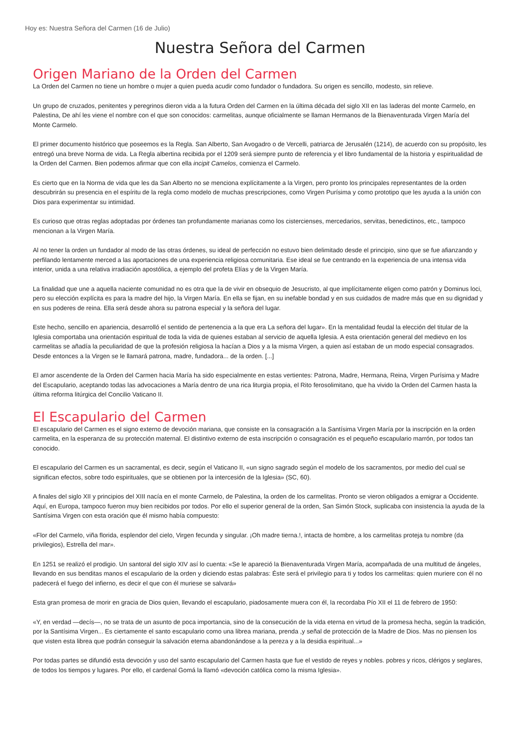Hoy es: Nuestra Señora del Carmen (16 de Julio)
Nuestra Señora del Carmen
Origen Mariano de la Orden del Carmen
La Orden del Carmen no tiene un hombre o mujer a quien pueda acudir como fundador o fundadora. Su origen es sencillo, modesto, sin relieve.
Un grupo de cruzados, penitentes y peregrinos dieron vida a la futura Orden del Carmen en la última década del siglo XII en las laderas del monte Carmelo, en Palestina, De ahí les viene el nombre con el que son conocidos: carmelitas, aunque oficialmente se llaman Hermanos de la Bienaventurada Virgen María del Monte Carmelo.
El primer documento histórico que poseemos es la Regla. San Alberto, San Avogadro o de Vercelli, patriarca de Jerusalén (1214), de acuerdo con su propósito, les entregó una breve Norma de vida. La Regla albertina recibida por el 1209 será siempre punto de referencia y el libro fundamental de la historia y espiritualidad de la Orden del Carmen. Bien podemos afirmar que con ella incipit Camelos, comienza el Carmelo.
Es cierto que en la Norma de vida que les da San Alberto no se menciona explícitamente a la Virgen, pero pronto los principales representantes de la orden descubrirán su presencia en el espíritu de la regla como modelo de muchas prescripciones, como Virgen Purísima y como prototipo que les ayuda a la unión con Dios para experimentar su intimidad.
Es curioso que otras reglas adoptadas por órdenes tan profundamente marianas como los cistercienses, mercedarios, servitas, benedictinos, etc., tampoco mencionan a la Virgen María.
Al no tener la orden un fundador al modo de las otras órdenes, su ideal de perfección no estuvo bien delimitado desde el principio, sino que se fue afianzando y perfilando lentamente merced a las aportaciones de una experiencia religiosa comunitaria. Ese ideal se fue centrando en la experiencia de una intensa vida interior, unida a una relativa irradiación apostólica, a ejemplo del profeta Elías y de la Virgen María.
La finalidad que une a aquella naciente comunidad no es otra que la de vivir en obsequio de Jesucristo, al que implícitamente eligen como patrón y Dominus loci, pero su elección explícita es para la madre del hijo, la Virgen María. En ella se fijan, en su inefable bondad y en sus cuidados de madre más que en su dignidad y en sus poderes de reina. Ella será desde ahora su patrona especial y la señora del lugar.
Este hecho, sencillo en apariencia, desarrolló el sentido de pertenencia a la que era La señora del lugar». En la mentalidad feudal la elección del titular de la Iglesia comportaba una orientación espiritual de toda la vida de quienes estaban al servicio de aquella Iglesia. A esta orientación general del medievo en los carmelitas se añadía la peculiaridad de que la profesión religiosa la hacían a Dios y a la misma Virgen, a quien así estaban de un modo especial consagrados. Desde entonces a la Virgen se le llamará patrona, madre, fundadora... de la orden. [...]
El amor ascendente de la Orden del Carmen hacia María ha sido especialmente en estas vertientes: Patrona, Madre, Hermana, Reina, Virgen Purísima y Madre del Escapulario, aceptando todas las advocaciones a María dentro de una rica liturgia propia, el Rito ferosolimitano, que ha vivido la Orden del Carmen hasta la última reforma litúrgica del Concilio Vaticano II.
El Escapulario del Carmen
El escapulario del Carmen es el signo externo de devoción mariana, que consiste en la consagración a la Santísima Virgen María por la inscripción en la orden carmelita, en la esperanza de su protección maternal. El distintivo externo de esta inscripción o consagración es el pequeño escapulario marrón, por todos tan conocido.
El escapulario del Carmen es un sacramental, es decir, según el Vaticano II, «un signo sagrado según el modelo de los sacramentos, por medio del cual se significan efectos, sobre todo espirituales, que se obtienen por la intercesión de la Iglesia» (SC, 60).
A finales del siglo XII y principios del XIII nacía en el monte Carmelo, de Palestina, la orden de los carmelitas. Pronto se vieron obligados a emigrar a Occidente. Aquí, en Europa, tampoco fueron muy bien recibidos por todos. Por ello el superior general de la orden, San Simón Stock, suplicaba con insistencia la ayuda de la Santísima Virgen con esta oración que él mismo había compuesto:
«Flor del Carmelo, viña florida, esplendor del cielo, Virgen fecunda y singular. ¡Oh madre tierna.!, intacta de hombre, a los carmelitas proteja tu nombre (da privilegios), Estrella del mar».
En 1251 se realizó el prodigio. Un santoral del siglo XIV así lo cuenta: «Se le apareció la Bienaventurada Virgen María, acompañada de una multitud de ángeles, llevando en sus benditas manos el escapulario de la orden y diciendo estas palabras: Éste será el privilegio para ti y todos los carmelitas: quien muriere con él no padecerá el fuego del infierno, es decir el que con él muriese se salvará»
Esta gran promesa de morir en gracia de Dios quien, llevando el escapulario, piadosamente muera con él, la recordaba Pío XII el 11 de febrero de 1950:
«Y, en verdad —decís—, no se trata de un asunto de poca importancia, sino de la consecución de la vida eterna en virtud de la promesa hecha, según la tradición, por la Santísima Virgen... Es ciertamente el santo escapulario como una librea mariana, prenda ,y señal de protección de la Madre de Dios. Mas no piensen los que visten esta librea que podrán conseguir la salvación eterna abandonándose a la pereza y a la desidia espiritual...»
Por todas partes se difundió esta devoción y uso del santo escapulario del Carmen hasta que fue el vestido de reyes y nobles. pobres y ricos, clérigos y seglares, de todos los tiempos y lugares. Por ello, el cardenal Gomá la llamó «devoción católica como la misma Iglesia».